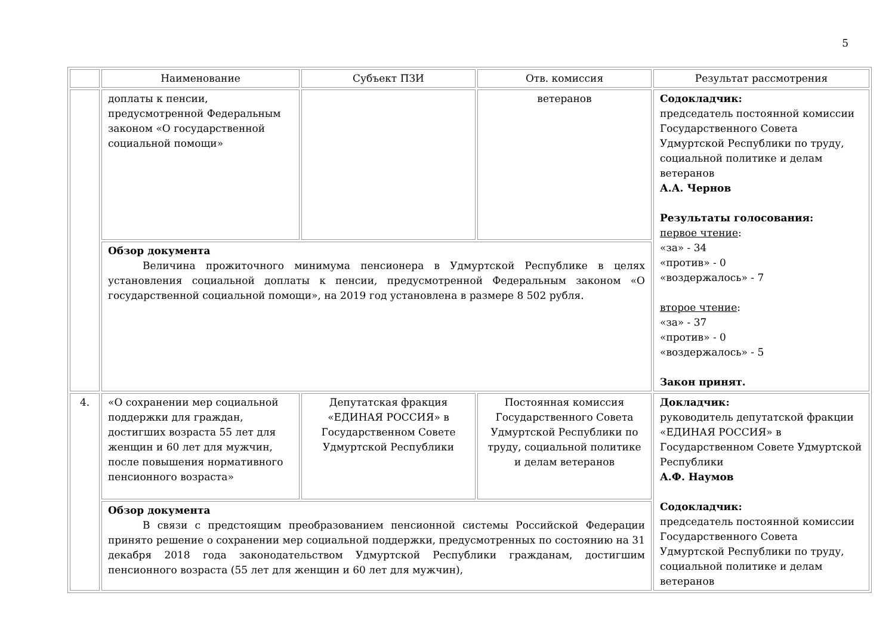5
| | Наименование | Субъект ПЗИ | Отв. комиссия | Результат рассмотрения |
| | доплаты к пенсии, предусмотренной Федеральным законом «О государственной социальной помощи» | | ветеранов | Содокладчик: председатель постоянной комиссии Государственного Совета Удмуртской Республики по труду, социальной политике и делам ветеранов А.А. Чернов Результаты голосования: первое чтение : «за» - 34 «против» - 0 «воздержалось» - 7 второе чтение : «за» - 37 «против» - 0 «воздержалось» - 5 Закон принят. |
| | Обзор документа Величина прожиточного минимума пенсионера в Удмуртской Республике в целях установления социальной доплаты к пенсии, предусмотренной Федеральным законом «О государственной социальной помощи», на 2019 год установлена в размере 8 502 рубля. | | | |
| 4. | «О сохранении мер социальной поддержки для граждан, достигших возраста 55 лет для женщин и 60 лет для мужчин, после повышения нормативного пенсионного возраста» | Депутатская фракция «ЕДИНАЯ РОССИЯ» в Государственном Совете Удмуртской Республики | Постоянная комиссия Государственного Совета Удмуртской Республики по труду, социальной политике и делам ветеранов | Докладчик: руководитель депутатской фракции «ЕДИНАЯ РОССИЯ» в Государственном Совете Удмуртской Республики А.Ф. Наумов Содокладчик: председатель постоянной комиссии Государственного Совета Удмуртской Республики по труду, социальной политике и делам ветеранов |
| | Обзор документа В связи с предстоящим преобразованием пенсионной системы Российской Федерации принято решение о сохранении мер социальной поддержки, предусмотренных по состоянию на 31 декабря 2018 года законодательством Удмуртской Республики гражданам, достигшим пенсионного возраста (55 лет для женщин и 60 лет для мужчин), | | | |